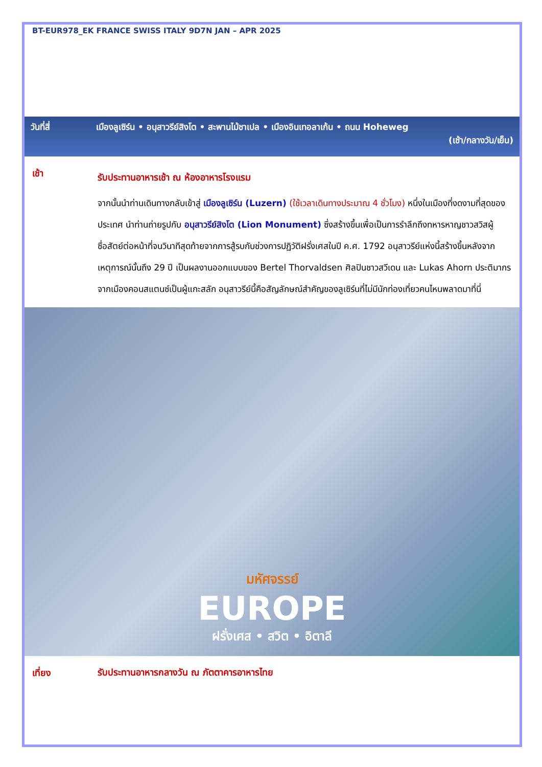BT-EUR978_EK FRANCE SWISS ITALY 9D7N JAN – APR 2025
วันที่สี่ เมืองลูเซิร์น • อนุสาวรีย์สิงโต • สะพานไม้ชาเปล • เมืองอินเทอลาเก้น • ถนน Hoheweg
(เช้า/กลางวัน/เย็น)
เช้า
รับประทานอาหารเช้า ณ ห้องอาหารโรงแรม
จากนั้นนำท่านเดินทางกลับเข้าสู่ เมืองลูเซิร์น (Luzern) (ใช้เวลาเดินทางประมาณ 4 ชั่วโมง) หนึ่งในเมืองที่งดงามที่สุดของประเทศ นำท่านถ่ายรูปกับ อนุสาวรีย์สิงโต (Lion Monument) ซึ่งสร้างขึ้นเพื่อเป็นการรำลึกถึงทหารหาญชาวสวิสผู้ซื่อสัตย์ต่อหน้าที่จนวินาทีสุดท้ายจากการสู้รบกับช่วงการปฏิวัติฝรั่งเศสในปี ค.ศ. 1792 อนุสาวรีย์แห่งนี้สร้างขึ้นหลังจากเหตุการณ์นั้นถึง 29 ปี เป็นผลงานออกแบบของ Bertel Thorvaldsen ศิลปินชาวสวีเดน และ Lukas Ahorn ประติมากรจากเมืองคอนสแตนซ์เป็นผู้แกะสลัก อนุสาวรีย์นี้คือสัญลักษณ์สำคัญของลูเซิร์นที่ไม่มีนักท่องเที่ยวคนไหนพลาดมาที่นี่
มหัศจรรย์
EUROPE
ฝรั่งเศส • สวิต • อิตาลี
เที่ยง
รับประทานอาหารกลางวัน ณ ภัตตาคารอาหารไทย